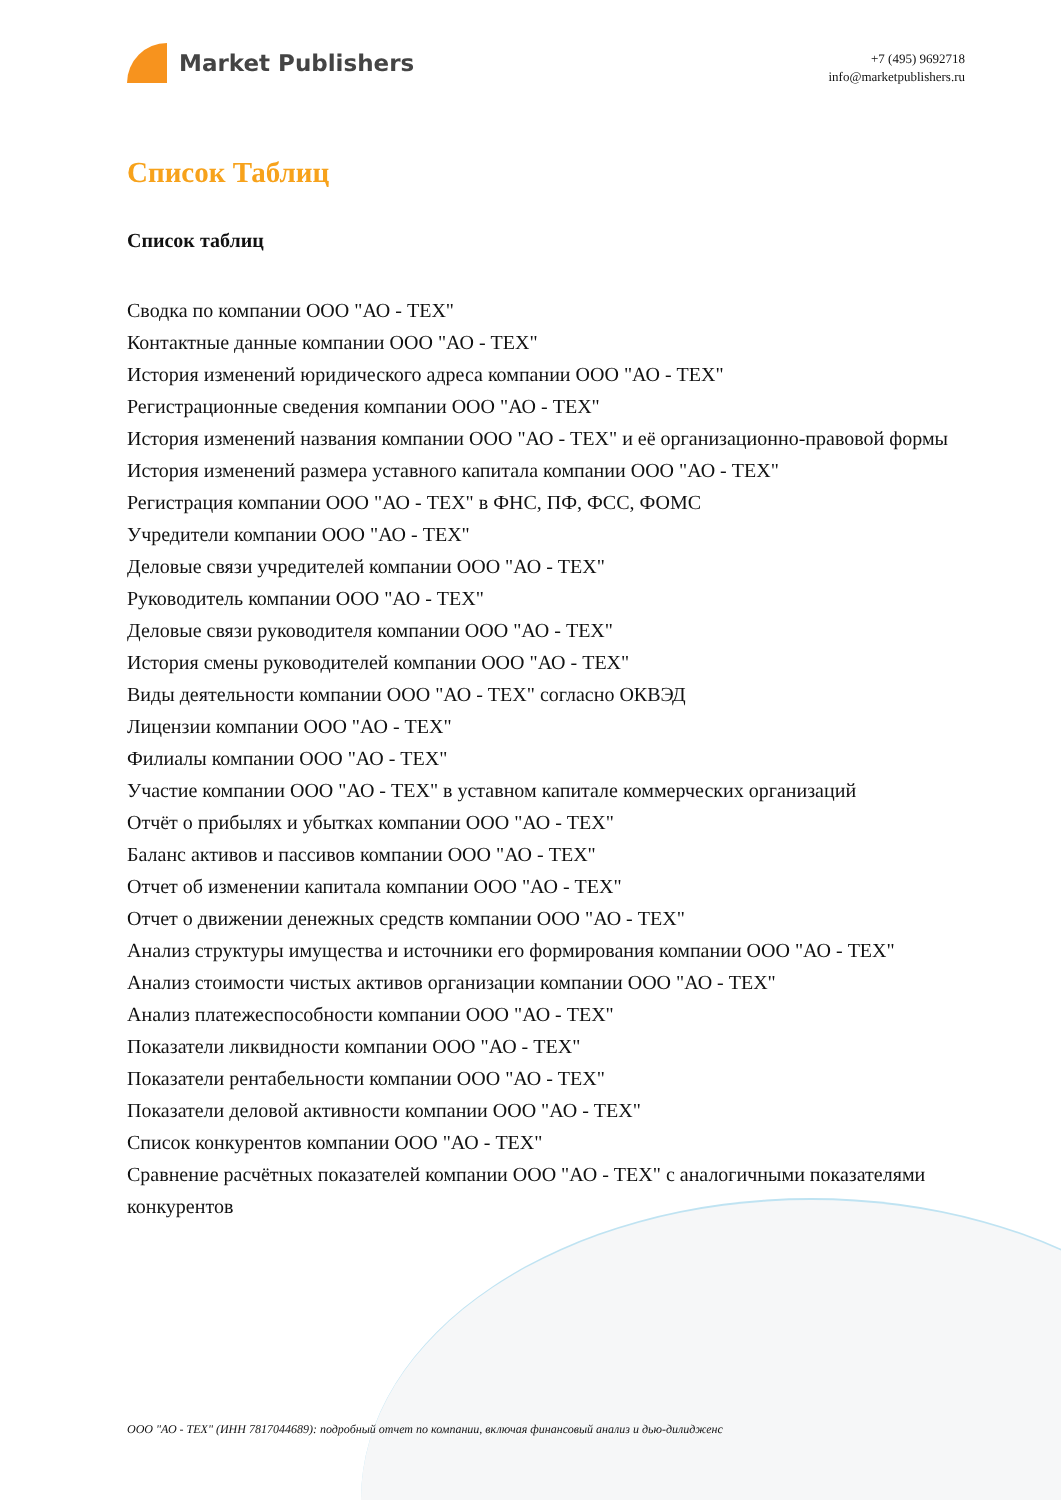Market Publishers
+7 (495) 9692718
info@marketpublishers.ru
Список Таблиц
Список таблиц
Сводка по компании ООО "АО - ТЕХ"
Контактные данные компании ООО "АО - ТЕХ"
История изменений юридического адреса компании ООО "АО - ТЕХ"
Регистрационные сведения компании ООО "АО - ТЕХ"
История изменений названия компании ООО "АО - ТЕХ" и её организационно-правовой формы
История изменений размера уставного капитала компании ООО "АО - ТЕХ"
Регистрация компании ООО "АО - ТЕХ" в ФНС, ПФ, ФСС, ФОМС
Учредители компании ООО "АО - ТЕХ"
Деловые связи учредителей компании ООО "АО - ТЕХ"
Руководитель компании ООО "АО - ТЕХ"
Деловые связи руководителя компании ООО "АО - ТЕХ"
История смены руководителей компании ООО "АО - ТЕХ"
Виды деятельности компании ООО "АО - ТЕХ" согласно ОКВЭД
Лицензии компании ООО "АО - ТЕХ"
Филиалы компании ООО "АО - ТЕХ"
Участие компании ООО "АО - ТЕХ" в уставном капитале коммерческих организаций
Отчёт о прибылях и убытках компании ООО "АО - ТЕХ"
Баланс активов и пассивов компании ООО "АО - ТЕХ"
Отчет об изменении капитала компании ООО "АО - ТЕХ"
Отчет о движении денежных средств компании ООО "АО - ТЕХ"
Анализ структуры имущества и источники его формирования компании ООО "АО - ТЕХ"
Анализ стоимости чистых активов организации компании ООО "АО - ТЕХ"
Анализ платежеспособности компании ООО "АО - ТЕХ"
Показатели ликвидности компании ООО "АО - ТЕХ"
Показатели рентабельности компании ООО "АО - ТЕХ"
Показатели деловой активности компании ООО "АО - ТЕХ"
Список конкурентов компании ООО "АО - ТЕХ"
Сравнение расчётных показателей компании ООО "АО - ТЕХ" с аналогичными показателями конкурентов
ООО "АО - ТЕХ" (ИНН 7817044689): подробный отчет по компании, включая финансовый анализ и дью-дилидженс